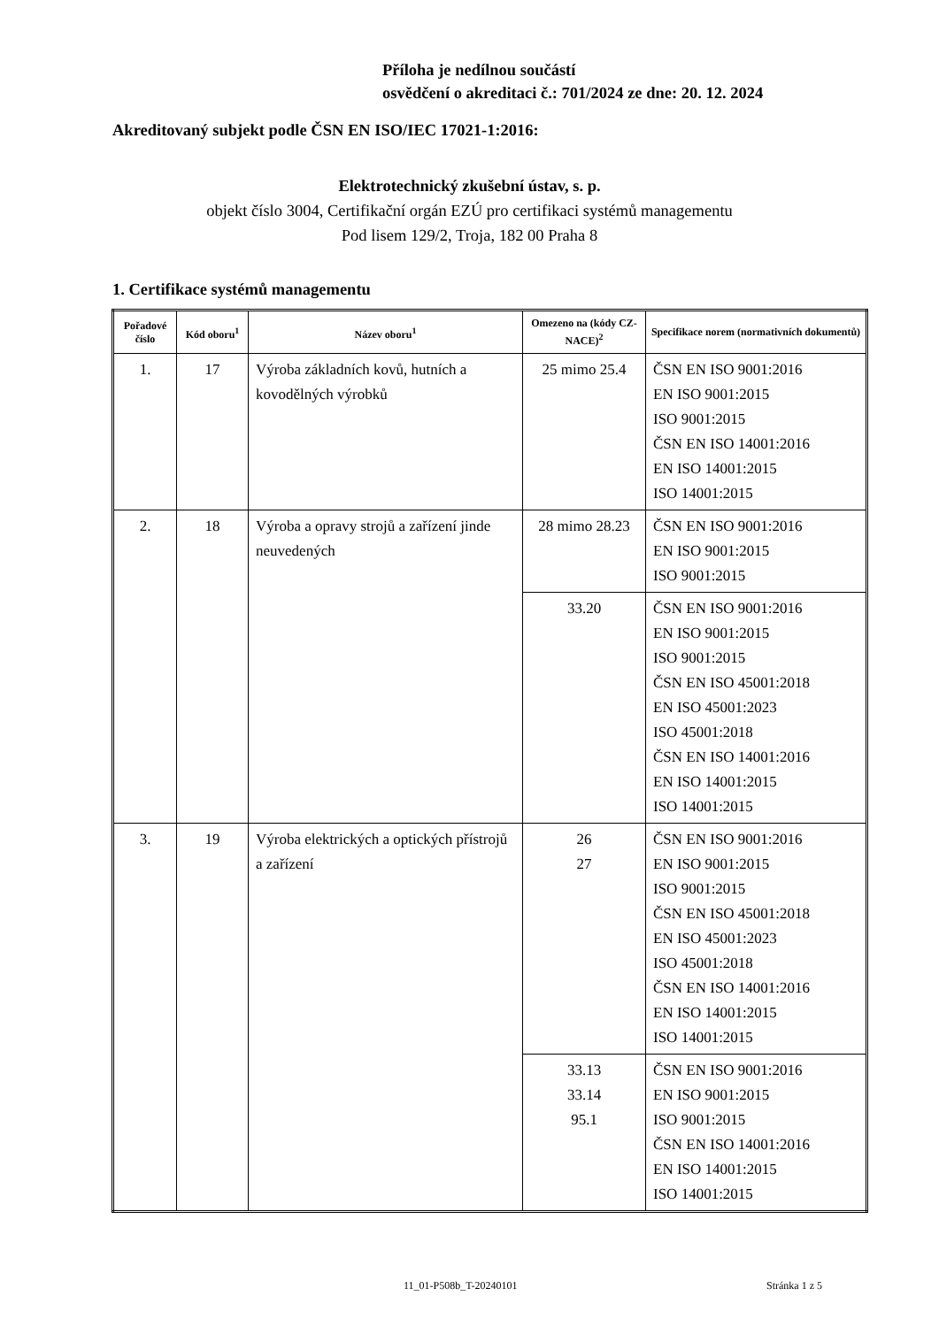Příloha je nedílnou součástí
osvědčení o akreditaci č.: 701/2024 ze dne: 20. 12. 2024
Akreditovaný subjekt podle ČSN EN ISO/IEC 17021-1:2016:
Elektrotechnický zkušební ústav, s. p.
objekt číslo 3004, Certifikační orgán EZÚ pro certifikaci systémů managementu
Pod lisem 129/2, Troja, 182 00 Praha 8
1. Certifikace systémů managementu
| Pořadové číslo | Kód oboru<sup>1</sup> | Název oboru<sup>1</sup> | Omezeno na (kódy CZ-NACE)<sup>2</sup> | Specifikace norem (normativních dokumentů) |
| --- | --- | --- | --- | --- |
| 1. | 17 | Výroba základních kovů, hutních a kovodělných výrobků | 25 mimo 25.4 | ČSN EN ISO 9001:2016 EN ISO 9001:2015 ISO 9001:2015 ČSN EN ISO 14001:2016 EN ISO 14001:2015 ISO 14001:2015 |
| 2. | 18 | Výroba a opravy strojů a zařízení jinde neuvedených | 28 mimo 28.23 | ČSN EN ISO 9001:2016 EN ISO 9001:2015 ISO 9001:2015 |
| | | | 33.20 | ČSN EN ISO 9001:2016 EN ISO 9001:2015 ISO 9001:2015 ČSN EN ISO 45001:2018 EN ISO 45001:2023 ISO 45001:2018 ČSN EN ISO 14001:2016 EN ISO 14001:2015 ISO 14001:2015 |
| 3. | 19 | Výroba elektrických a optických přístrojů a zařízení | 26 27 | ČSN EN ISO 9001:2016 EN ISO 9001:2015 ISO 9001:2015 ČSN EN ISO 45001:2018 EN ISO 45001:2023 ISO 45001:2018 ČSN EN ISO 14001:2016 EN ISO 14001:2015 ISO 14001:2015 |
| | | | 33.13 33.14 95.1 | ČSN EN ISO 9001:2016 EN ISO 9001:2015 ISO 9001:2015 ČSN EN ISO 14001:2016 EN ISO 14001:2015 ISO 14001:2015 |
11_01-P508b_T-20240101 Stránka 1 z 5